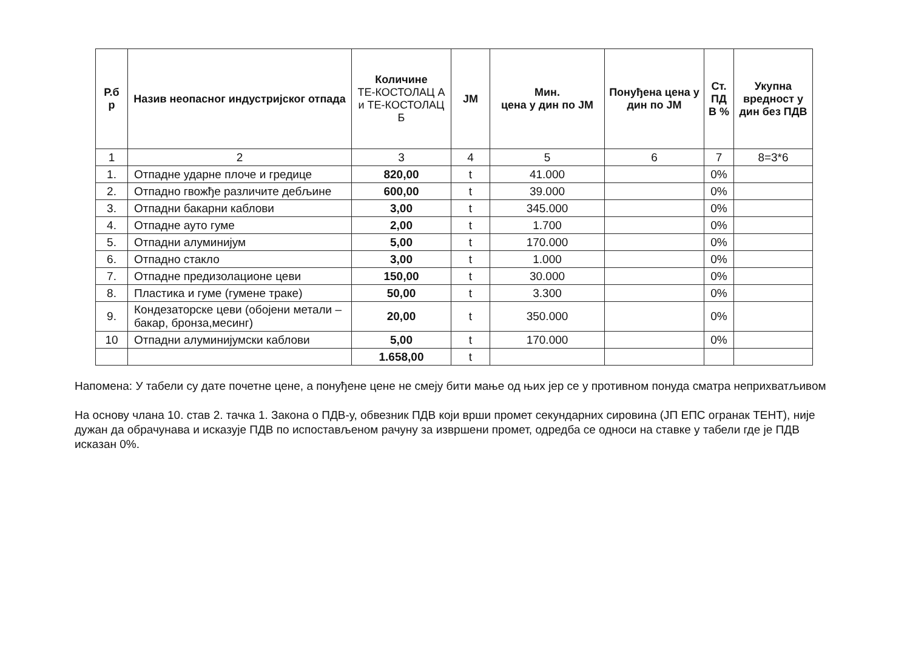| Р.б р | Назив неопасног индустријског отпада | Количине ТЕ-КОСТОЛАЦ А и ТЕ-КОСТОЛАЦ Б | JM | Мин. цена у дин по JM | Понуђена цена у дин по JM | Ст. ПД В % | Укупна вредност у дин без ПДВ |
| --- | --- | --- | --- | --- | --- | --- | --- |
| 1 | 2 | 3 | 4 | 5 | 6 | 7 | 8=3*6 |
| 1. | Отпадне ударне плоче и гредице | 820,00 | t | 41.000 | | 0% | |
| 2. | Отпадно гвожђе различите дебљине | 600,00 | t | 39.000 | | 0% | |
| 3. | Отпадни бакарни каблови | 3,00 | t | 345.000 | | 0% | |
| 4. | Отпадне ауто гуме | 2,00 | t | 1.700 | | 0% | |
| 5. | Отпадни алуминијум | 5,00 | t | 170.000 | | 0% | |
| 6. | Отпадно стакло | 3,00 | t | 1.000 | | 0% | |
| 7. | Отпадне предизолационе цеви | 150,00 | t | 30.000 | | 0% | |
| 8. | Пластика и гуме (гумене траке) | 50,00 | t | 3.300 | | 0% | |
| 9. | Кондезаторске цеви (обојени метали –бакар, бронза,месинг) | 20,00 | t | 350.000 | | 0% | |
| 10 | Отпадни алуминијумски каблови | 5,00 | t | 170.000 | | 0% | |
| | | 1.658,00 | t | | | | |
Напомена: У табели су дате почетне цене, а понуђене цене не смеју бити мање од њих јер се у противном понуда сматра неприхватљивом
На основу члана 10. став 2. тачка 1. Закона о ПДВ-у, обвезник ПДВ који врши промет секундарних сировина (ЈП ЕПС огранак ТЕНТ), није дужан да обрачунава и исказује ПДВ по испостављеном рачуну за извршени промет, одредба се односи на ставке у табели где је ПДВ исказан 0%.